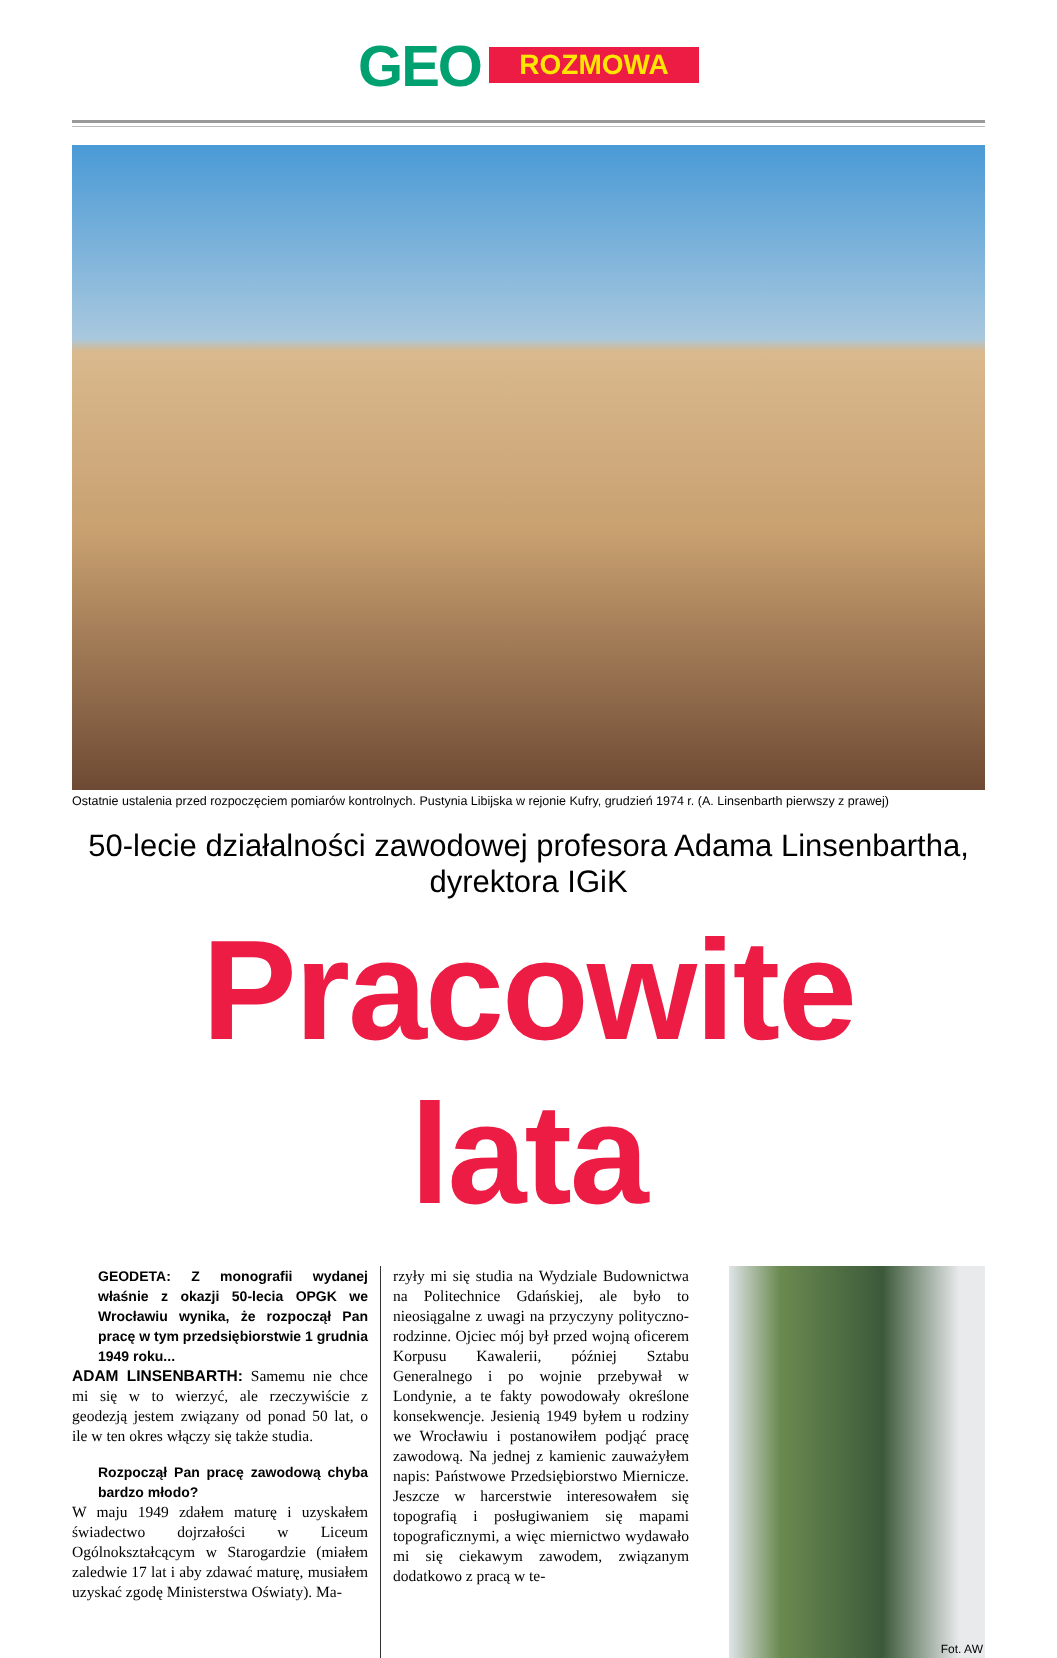GEO
ROZMOWA
Ostatnie ustalenia przed rozpoczęciem pomiarów kontrolnych. Pustynia Libijska w rejonie Kufry, grudzień 1974 r. (A. Linsenbarth pierwszy z prawej)
50-lecie działalności zawodowej profesora Adama Linsenbartha, dyrektora IGiK
Pracowite lata
GEODETA: Z monografii wydanej właśnie z okazji 50-lecia OPGK we Wrocławiu wynika, że rozpoczął Pan pracę w tym przedsiębiorstwie 1 grudnia 1949 roku...
ADAM LINSENBARTH: Samemu nie chce mi się w to wierzyć, ale rzeczywiście z geodezją jestem związany od ponad 50 lat, o ile w ten okres włączy się także studia.
Rozpoczął Pan pracę zawodową chyba bardzo młodo?
W maju 1949 zdałem maturę i uzyskałem świadectwo dojrzałości w Liceum Ogólnokształcącym w Starogardzie (miałem zaledwie 17 lat i aby zdawać maturę, musiałem uzyskać zgodę Ministerstwa Oświaty). Ma-
rzyły mi się studia na Wydziale Budownictwa na Politechnice Gdańskiej, ale było to nieosiągalne z uwagi na przyczyny polityczno-rodzinne. Ojciec mój był przed wojną oficerem Korpusu Kawalerii, później Sztabu Generalnego i po wojnie przebywał w Londynie, a te fakty powodowały określone konsekwencje. Jesienią 1949 byłem u rodziny we Wrocławiu i postanowiłem podjąć pracę zawodową. Na jednej z kamienic zauważyłem napis: Państwowe Przedsiębiorstwo Miernicze. Jeszcze w harcerstwie interesowałem się topografią i posługiwaniem się mapami topograficznymi, a więc miernictwo wydawało mi się ciekawym zawodem, związanym dodatkowo z pracą w te-
Fot. AW